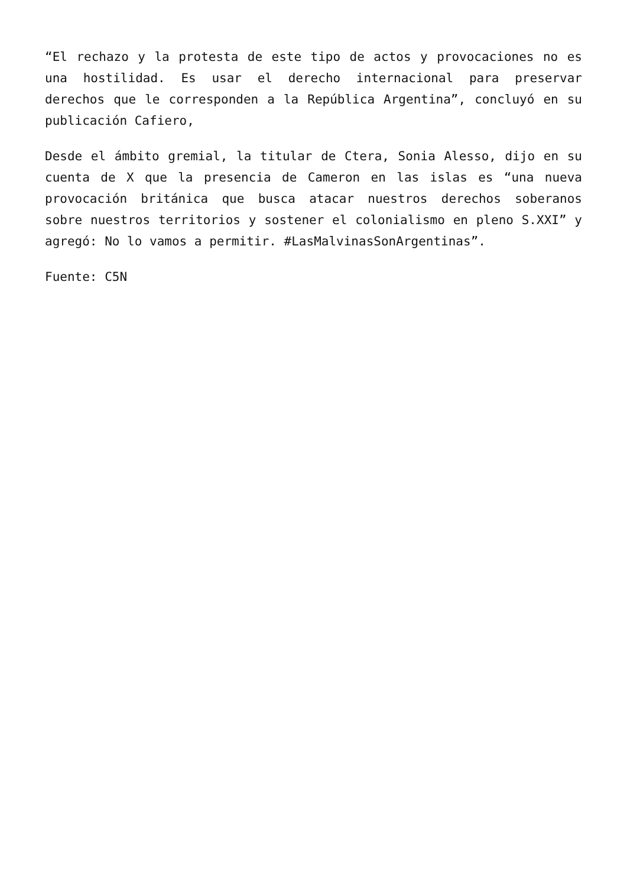“El rechazo y la protesta de este tipo de actos y provocaciones no es una hostilidad. Es usar el derecho internacional para preservar derechos que le corresponden a la República Argentina”, concluyó en su publicación Cafiero,
Desde el ámbito gremial, la titular de Ctera, Sonia Alesso, dijo en su cuenta de X que la presencia de Cameron en las islas es “una nueva provocación británica que busca atacar nuestros derechos soberanos sobre nuestros territorios y sostener el colonialismo en pleno S.XXI” y agregó: No lo vamos a permitir. #LasMalvinasSonArgentinas”.
Fuente: C5N